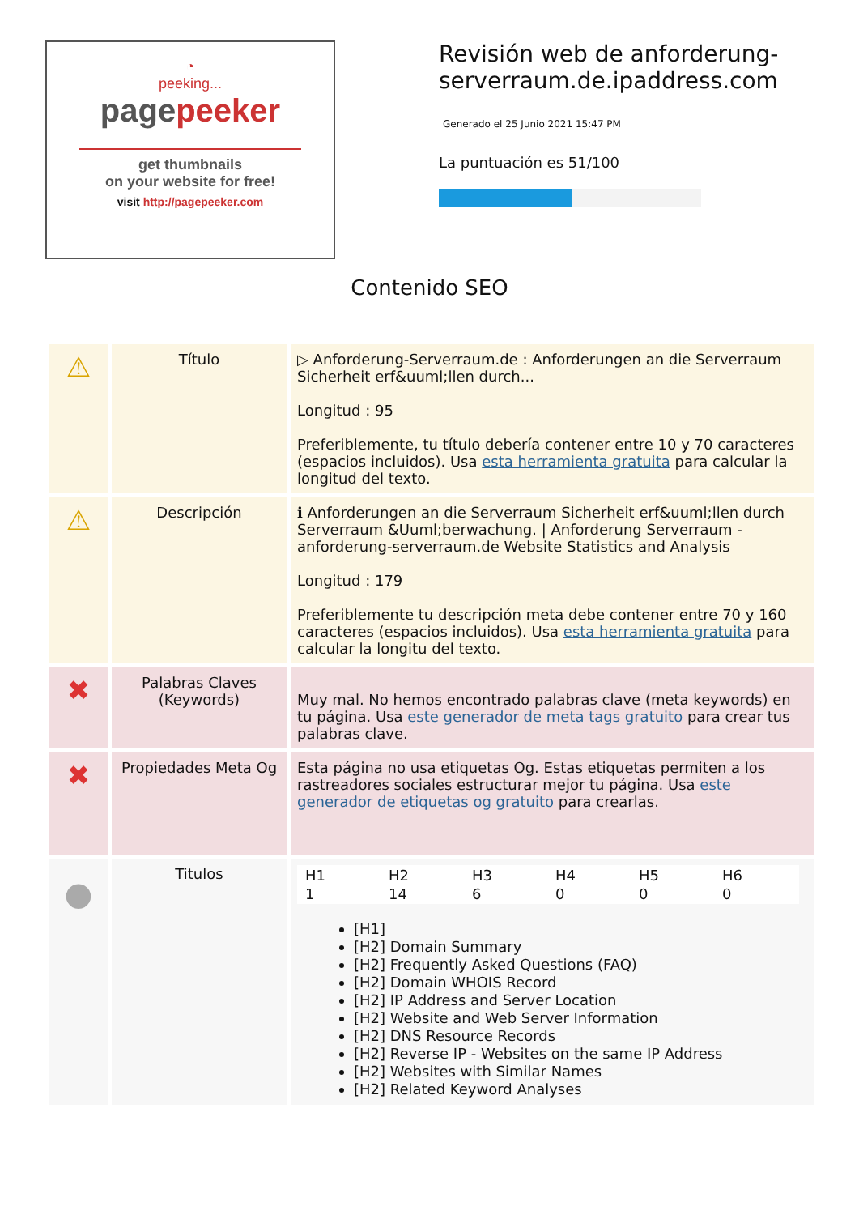◔
peeking...
pagepeeker
get thumbnails
on your website for free!
visit http://pagepeeker.com
Revisión web de anforderung-serverraum.de.ipaddress.com
Generado el 25 Junio 2021 15:47 PM
La puntuación es 51/100
Contenido SEO
| ⚠ | Título | ▷ Anforderung-Serverraum.de : Anforderungen an die Serverraum Sicherheit erf&uuml;llen durch... Longitud : 95 Preferiblemente, tu título debería contener entre 10 y 70 caracteres (espacios incluidos). Usa esta herramienta gratuita para calcular la longitud del texto. |
| ⚠ | Descripción | ℹ Anforderungen an die Serverraum Sicherheit erf&uuml;llen durch Serverraum &Uuml;berwachung. / Anforderung Serverraum - anforderung-serverraum.de Website Statistics and Analysis Longitud : 179 Preferiblemente tu descripción meta debe contener entre 70 y 160 caracteres (espacios incluidos). Usa esta herramienta gratuita para calcular la longitu del texto. |
| ✖ | Palabras Claves (Keywords) | Muy mal. No hemos encontrado palabras clave (meta keywords) en tu página. Usa este generador de meta tags gratuito para crear tus palabras clave. |
| ✖ | Propiedades Meta Og | Esta página no usa etiquetas Og. Estas etiquetas permiten a los rastreadores sociales estructurar mejor tu página. Usa este generador de etiquetas og gratuito para crearlas. |
| ● | Titulos | / H1 / H2 / H3 / H4 / H5 / H6 / / --- / --- / --- / --- / --- / --- / / 1 / 14 / 6 / 0 / 0 / 0 / [H1] [H2] Domain Summary [H2] Frequently Asked Questions (FAQ) [H2] Domain WHOIS Record [H2] IP Address and Server Location [H2] Website and Web Server Information [H2] DNS Resource Records [H2] Reverse IP - Websites on the same IP Address [H2] Websites with Similar Names [H2] Related Keyword Analyses |